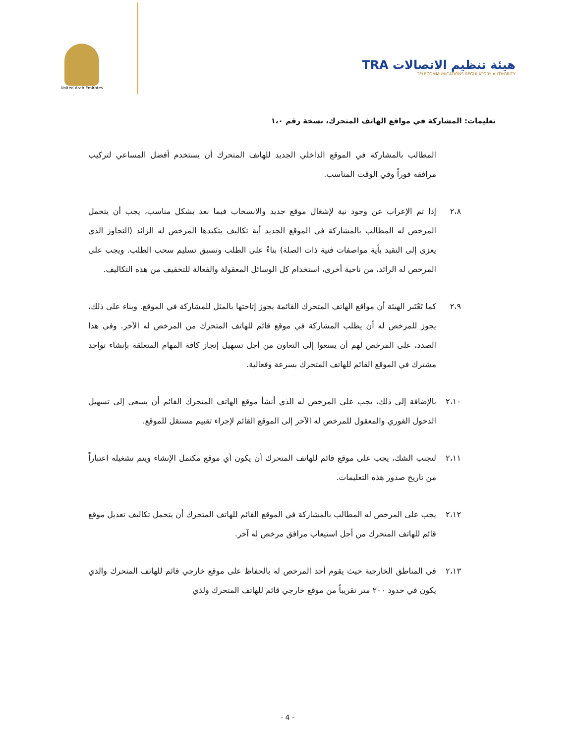United Arab Emirates
TRA هيئة تنظيم الاتصالات
TELECOMMUNICATIONS REGULATORY AUTHORITY
تعليمات: المشاركة في مواقع الهاتف المتحرك، نسخة رقم ١،٠
المطالب بالمشاركة في الموقع الداخلي الجديد للهاتف المتحرك أن يستخدم أفضل المساعي لتركيب مرافقه فوراً وفي الوقت المناسب.
٢،٨ إذا تم الإعراب عن وجود نية لإشغال موقع جديد والانسحاب فيما بعد بشكل مناسب، يجب أن يتحمل المرخص له المطالب بالمشاركة في الموقع الجديد أية تكاليف يتكبدها المرخص له الرائد (التجاوز الذي يعزى إلى التقيد بأية مواصفات فنية ذات الصلة) بناءً على الطلب وتسبق تسليم سحب الطلب. ويجب على المرخص له الرائد، من ناحية أخرى، استخدام كل الوسائل المعقولة والفعالة للتخفيف من هذه التكاليف.
٢،٩ كما تَعْتَبر الهيئة أن مواقع الهاتف المتحرك القائمة يجوز إتاحتها بالمثل للمشاركة في الموقع. وبناء على ذلك، يجوز للمرخص له أن يطلب المشاركة في موقع قائم للهاتف المتحرك من المرخص له الآخر. وفي هذا الصدد، على المرخص لهم أن يسعوا إلى التعاون من أجل تسهيل إنجاز كافة المهام المتعلقة بإنشاء تواجد مشترك في الموقع القائم للهاتف المتحرك بسرعة وفعالية.
٢،١٠ بالإضافة إلى ذلك، يجب على المرخص له الذي أنشأ موقع الهاتف المتحرك القائم أن يسعى إلى تسهيل الدخول الفوري والمعقول للمرخص له الآخر إلى الموقع القائم لإجراء تقييم مستقل للموقع.
٢،١١ لتجنب الشك، يجب على موقع قائم للهاتف المتحرك أن يكون أي موقع مكتمل الإنشاء ويتم تشغيله اعتباراً من تاريخ صدور هذه التعليمات.
٢،١٢ يجب على المرخص له المطالب بالمشاركة في الموقع القائم للهاتف المتحرك أن يتحمل تكاليف تعديل موقع قائم للهاتف المتحرك من أجل استيعاب مرافق مرخص له آخر.
٢،١٣ في المناطق الخارجية حيث يقوم أحد المرخص له بالحفاظ على موقع خارجي قائم للهاتف المتحرك والذي يكون في حدود ٢٠٠ متر تقريباً من موقع خارجي قائم للهاتف المتحرك ولذي
- 4 -